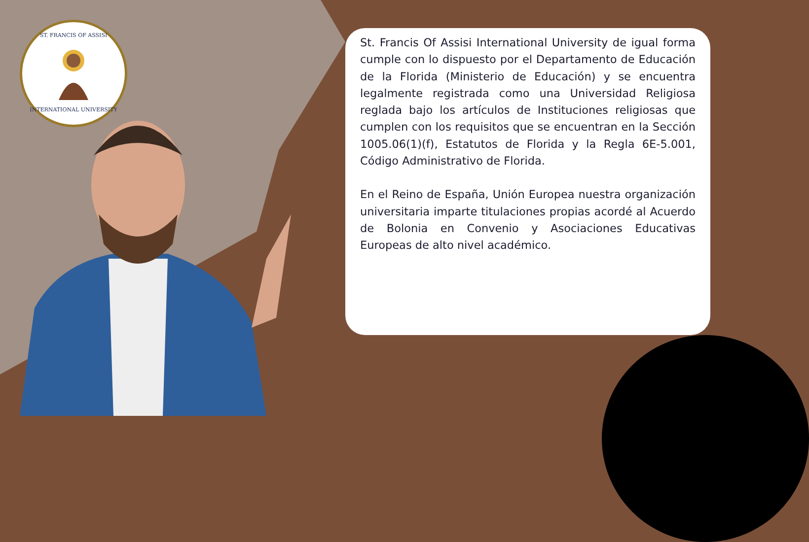ST. FRANCIS OF ASSISI
INTERNATIONAL UNIVERSITY
St. Francis Of Assisi International University de igual forma cumple con lo dispuesto por el Departamento de Educación de la Florida (Ministerio de Educación) y se encuentra legalmente registrada como una Universidad Religiosa reglada bajo los artículos de Instituciones religiosas que cumplen con los requisitos que se encuentran en la Sección 1005.06(1)(f), Estatutos de Florida y la Regla 6E-5.001, Código Administrativo de Florida.
En el Reino de España, Unión Europea nuestra organización universitaria imparte titulaciones propias acordé al Acuerdo de Bolonia en Convenio y Asociaciones Educativas Europeas de alto nivel académico.